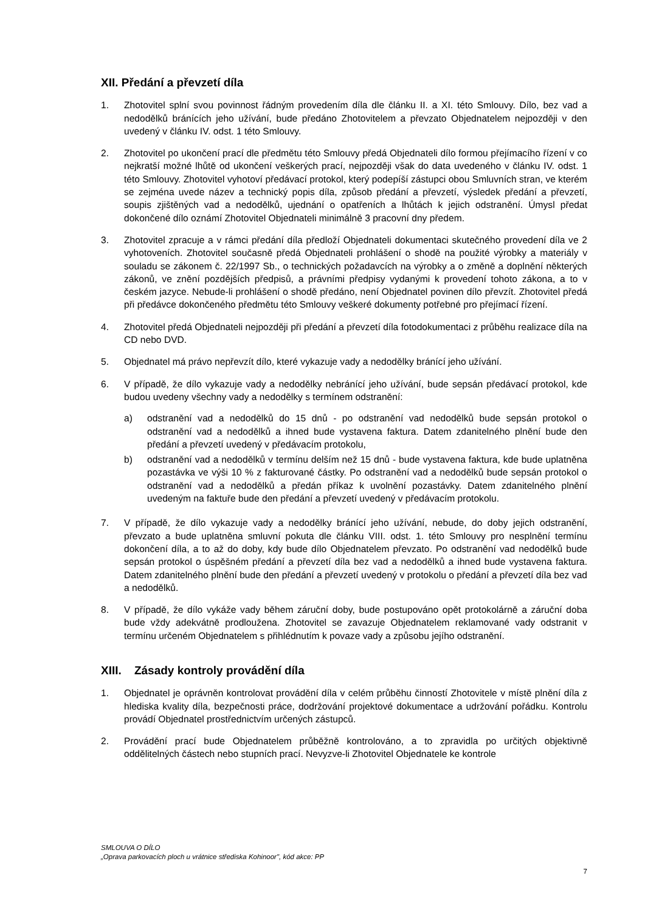XII. Předání a převzetí díla
1. Zhotovitel splní svou povinnost řádným provedením díla dle článku II. a XI. této Smlouvy. Dílo, bez vad a nedodělků bránících jeho užívání, bude předáno Zhotovitelem a převzato Objednatelem nejpozději v den uvedený v článku IV. odst. 1 této Smlouvy.
2. Zhotovitel po ukončení prací dle předmětu této Smlouvy předá Objednateli dílo formou přejímacího řízení v co nejkratší možné lhůtě od ukončení veškerých prací, nejpozději však do data uvedeného v článku IV. odst. 1 této Smlouvy. Zhotovitel vyhotoví předávací protokol, který podepíší zástupci obou Smluvních stran, ve kterém se zejména uvede název a technický popis díla, způsob předání a převzetí, výsledek předání a převzetí, soupis zjištěných vad a nedodělků, ujednání o opatřeních a lhůtách k jejich odstranění. Úmysl předat dokončené dílo oznámí Zhotovitel Objednateli minimálně 3 pracovní dny předem.
3. Zhotovitel zpracuje a v rámci předání díla předloží Objednateli dokumentaci skutečného provedení díla ve 2 vyhotoveních. Zhotovitel současně předá Objednateli prohlášení o shodě na použité výrobky a materiály v souladu se zákonem č. 22/1997 Sb., o technických požadavcích na výrobky a o změně a doplnění některých zákonů, ve znění pozdějších předpisů, a právními předpisy vydanými k provedení tohoto zákona, a to v českém jazyce. Nebude-li prohlášení o shodě předáno, není Objednatel povinen dílo převzít. Zhotovitel předá při předávce dokončeného předmětu této Smlouvy veškeré dokumenty potřebné pro přejímací řízení.
4. Zhotovitel předá Objednateli nejpozději při předání a převzetí díla fotodokumentaci z průběhu realizace díla na CD nebo DVD.
5. Objednatel má právo nepřevzít dílo, které vykazuje vady a nedodělky bránící jeho užívání.
6. V případě, že dílo vykazuje vady a nedodělky nebránící jeho užívání, bude sepsán předávací protokol, kde budou uvedeny všechny vady a nedodělky s termínem odstranění:
a) odstranění vad a nedodělků do 15 dnů - po odstranění vad nedodělků bude sepsán protokol o odstranění vad a nedodělků a ihned bude vystavena faktura. Datem zdanitelného plnění bude den předání a převzetí uvedený v předávacím protokolu,
b) odstranění vad a nedodělků v termínu delším než 15 dnů - bude vystavena faktura, kde bude uplatněna pozastávka ve výši 10 % z fakturované částky. Po odstranění vad a nedodělků bude sepsán protokol o odstranění vad a nedodělků a předán příkaz k uvolnění pozastávky. Datem zdanitelného plnění uvedeným na faktuře bude den předání a převzetí uvedený v předávacím protokolu.
7. V případě, že dílo vykazuje vady a nedodělky bránící jeho užívání, nebude, do doby jejich odstranění, převzato a bude uplatněna smluvní pokuta dle článku VIII. odst. 1. této Smlouvy pro nesplnění termínu dokončení díla, a to až do doby, kdy bude dílo Objednatelem převzato. Po odstranění vad nedodělků bude sepsán protokol o úspěšném předání a převzetí díla bez vad a nedodělků a ihned bude vystavena faktura. Datem zdanitelného plnění bude den předání a převzetí uvedený v protokolu o předání a převzetí díla bez vad a nedodělků.
8. V případě, že dílo vykáže vady během záruční doby, bude postupováno opět protokolárně a záruční doba bude vždy adekvátně prodloužena. Zhotovitel se zavazuje Objednatelem reklamované vady odstranit v termínu určeném Objednatelem s přihlédnutím k povaze vady a způsobu jejího odstranění.
XIII. Zásady kontroly provádění díla
1. Objednatel je oprávněn kontrolovat provádění díla v celém průběhu činností Zhotovitele v místě plnění díla z hlediska kvality díla, bezpečnosti práce, dodržování projektové dokumentace a udržování pořádku. Kontrolu provádí Objednatel prostřednictvím určených zástupců.
2. Provádění prací bude Objednatelem průběžně kontrolováno, a to zpravidla po určitých objektivně oddělitelných částech nebo stupních prací. Nevyzve-li Zhotovitel Objednatele ke kontrole
SMLOUVA O DÍLO
„Oprava parkovacích ploch u vrátnice střediska Kohinoor", kód akce: PP
7